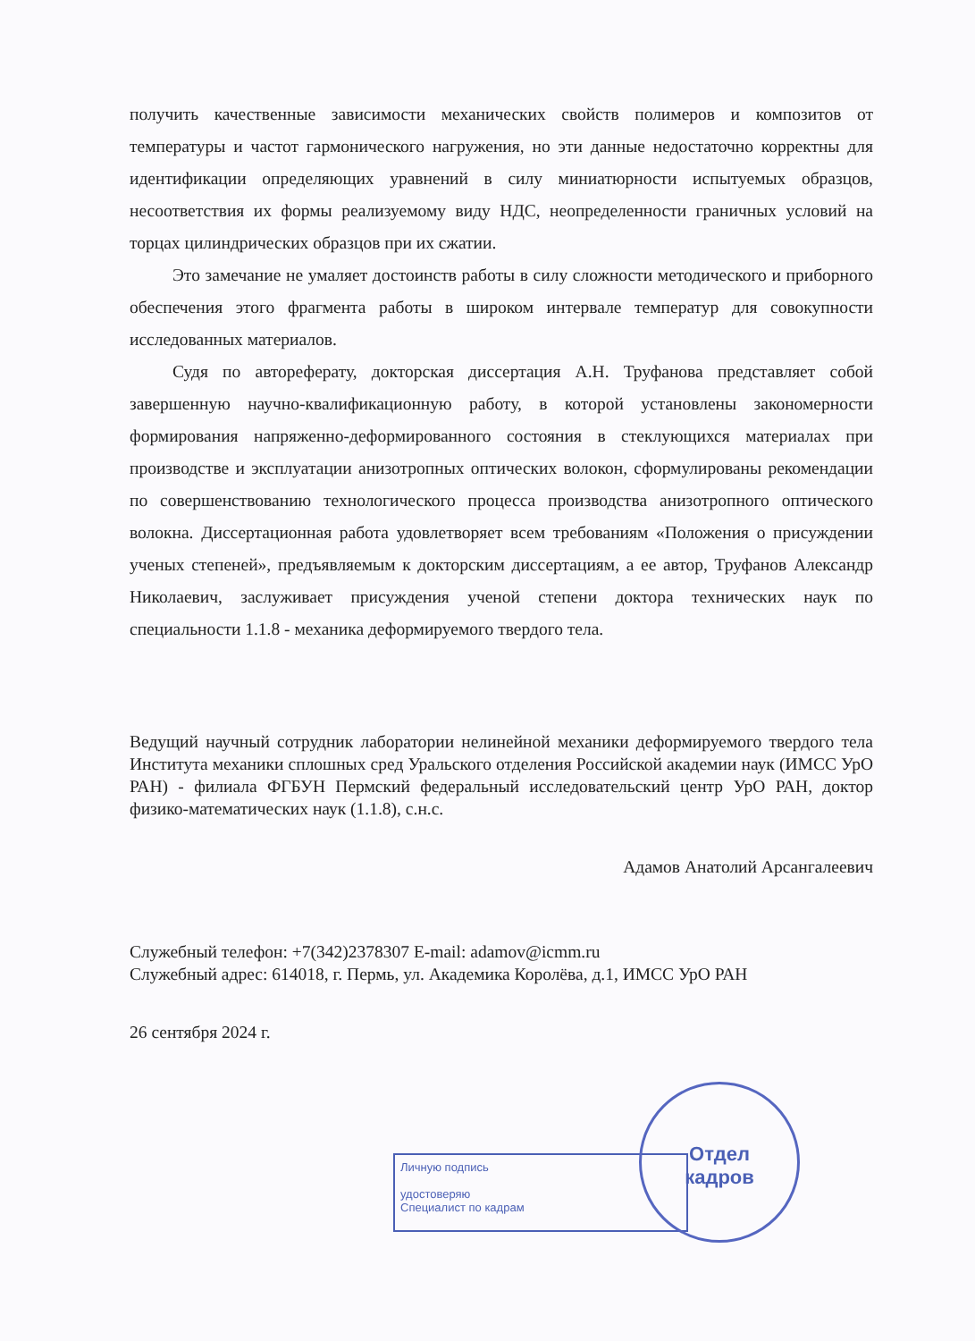получить качественные зависимости механических свойств полимеров и композитов от температуры и частот гармонического нагружения, но эти данные недостаточно корректны для идентификации определяющих уравнений в силу миниатюрности испытуемых образцов, несоответствия их формы реализуемому виду НДС, неопределенности граничных условий на торцах цилиндрических образцов при их сжатии.
Это замечание не умаляет достоинств работы в силу сложности методического и приборного обеспечения этого фрагмента работы в широком интервале температур для совокупности исследованных материалов.
Судя по автореферату, докторская диссертация А.Н. Труфанова представляет собой завершенную научно-квалификационную работу, в которой установлены закономерности формирования напряженно-деформированного состояния в стеклующихся материалах при производстве и эксплуатации анизотропных оптических волокон, сформулированы рекомендации по совершенствованию технологического процесса производства анизотропного оптического волокна. Диссертационная работа удовлетворяет всем требованиям «Положения о присуждении ученых степеней», предъявляемым к докторским диссертациям, а ее автор, Труфанов Александр Николаевич, заслуживает присуждения ученой степени доктора технических наук по специальности 1.1.8 - механика деформируемого твердого тела.
Ведущий научный сотрудник лаборатории нелинейной механики деформируемого твердого тела Института механики сплошных сред Уральского отделения Российской академии наук (ИМСС УрО РАН) - филиала ФГБУН Пермский федеральный исследовательский центр УрО РАН, доктор физико-математических наук (1.1.8), с.н.с.
Адамов Анатолий Арсангалеевич
Служебный телефон: +7(342)2378307 E-mail: adamov@icmm.ru
Служебный адрес: 614018, г. Пермь, ул. Академика Королёва, д.1, ИМСС УрО РАН
26 сентября 2024 г.
Личную подпись
удостоверяю
Специалист по кадрам
Отдел
кадров